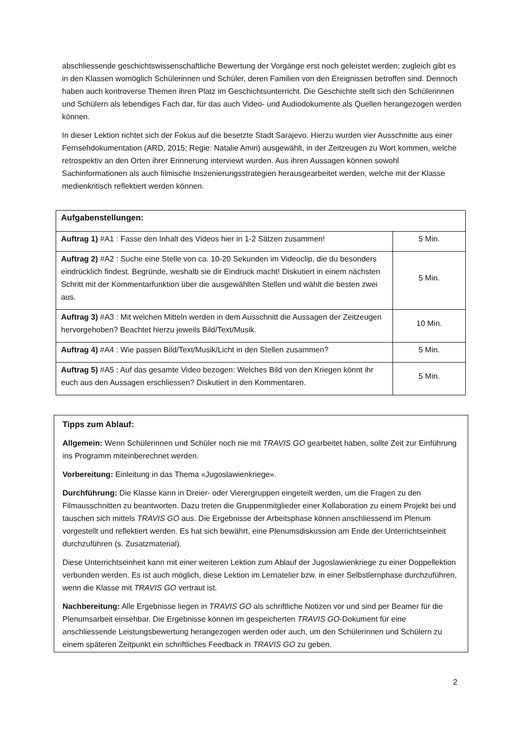abschliessende geschichtswissenschaftliche Bewertung der Vorgänge erst noch geleistet werden; zugleich gibt es in den Klassen womöglich Schülerinnen und Schüler, deren Familien von den Ereignissen betroffen sind. Dennoch haben auch kontroverse Themen ihren Platz im Geschichtsunterricht. Die Geschichte stellt sich den Schülerinnen und Schülern als lebendiges Fach dar, für das auch Video- und Audiodokumente als Quellen herangezogen werden können.
In dieser Lektion richtet sich der Fokus auf die besetzte Stadt Sarajevo. Hierzu wurden vier Ausschnitte aus einer Fernsehdokumentation (ARD, 2015; Regie: Natalie Amiri) ausgewählt, in der Zeitzeugen zu Wort kommen, welche retrospektiv an den Orten ihrer Erinnerung interviewt wurden. Aus ihren Aussagen können sowohl Sachinformationen als auch filmische Inszenierungsstrategien herausgearbeitet werden, welche mit der Klasse medienkritisch reflektiert werden können.
| Aufgabenstellungen: | |
| --- | --- |
| Auftrag 1) #A1 : Fasse den Inhalt des Videos hier in 1-2 Sätzen zusammen! | 5 Min. |
| Auftrag 2) #A2 : Suche eine Stelle von ca. 10-20 Sekunden im Videoclip, die du besonders eindrücklich findest. Begründe, weshalb sie dir Eindruck macht! Diskutiert in einem nächsten Schritt mit der Kommentarfunktion über die ausgewählten Stellen und wählt die besten zwei aus. | 5 Min. |
| Auftrag 3) #A3 : Mit welchen Mitteln werden in dem Ausschnitt die Aussagen der Zeitzeugen hervorgehoben? Beachtet hierzu jeweils Bild/Text/Musik. | 10 Min. |
| Auftrag 4) #A4 : Wie passen Bild/Text/Musik/Licht in den Stellen zusammen? | 5 Min. |
| Auftrag 5) #A5 : Auf das gesamte Video bezogen: Welches Bild von den Kriegen könnt ihr euch aus den Aussagen erschliessen? Diskutiert in den Kommentaren. | 5 Min. |
Tipps zum Ablauf:
Allgemein: Wenn Schülerinnen und Schüler noch nie mit TRAVIS GO gearbeitet haben, sollte Zeit zur Einführung ins Programm miteinberechnet werden.
Vorbereitung: Einleitung in das Thema «Jugoslawienkriege».
Durchführung: Die Klasse kann in Dreier- oder Vierergruppen eingeteilt werden, um die Fragen zu den Filmausschnitten zu beantworten. Dazu treten die Gruppenmitglieder einer Kollaboration zu einem Projekt bei und tauschen sich mittels TRAVIS GO aus. Die Ergebnisse der Arbeitsphase können anschliessend im Plenum vorgestellt und reflektiert werden. Es hat sich bewährt, eine Plenumsdiskussion am Ende der Unterrichtseinheit durchzuführen (s. Zusatzmaterial).
Diese Unterrichtseinheit kann mit einer weiteren Lektion zum Ablauf der Jugoslawienkriege zu einer Doppellektion verbunden werden. Es ist auch möglich, diese Lektion im Lernatelier bzw. in einer Selbstlernphase durchzuführen, wenn die Klasse mit TRAVIS GO vertraut ist.
Nachbereitung: Alle Ergebnisse liegen in TRAVIS GO als schriftliche Notizen vor und sind per Beamer für die Plenumsarbeit einsehbar. Die Ergebnisse können im gespeicherten TRAVIS GO-Dokument für eine anschliessende Leistungsbewertung herangezogen werden oder auch, um den Schülerinnen und Schülern zu einem späteren Zeitpunkt ein schriftliches Feedback in TRAVIS GO zu geben.
2